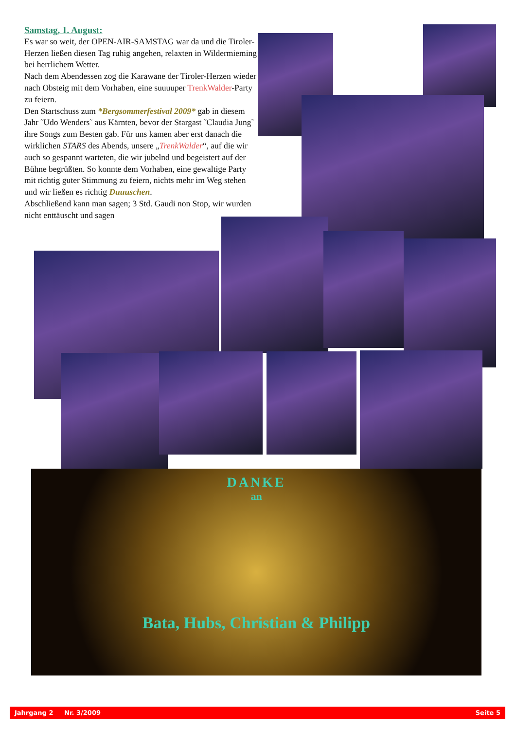Samstag, 1. August:
Es war so weit, der OPEN-AIR-SAMSTAG war da und die Tiroler-Herzen ließen diesen Tag ruhig angehen, relaxten in Wildermieming bei herrlichem Wetter.
Nach dem Abendessen zog die Karawane der Tiroler-Herzen wieder nach Obsteig mit dem Vorhaben, eine suuuuper TrenkWalder-Party zu feiern.
Den Startschuss zum *Bergsommerfestival 2009* gab in diesem Jahr ˜Udo Wenders˜ aus Kärnten, bevor der Stargast ˜Claudia Jung˜ ihre Songs zum Besten gab. Für uns kamen aber erst danach die wirklichen STARS des Abends, unsere „TrenkWalder“, auf die wir auch so gespannt warteten, die wir jubelnd und begeistert auf der Bühne begrüßten. So konnte dem Vorhaben, eine gewaltige Party mit richtig guter Stimmung zu feiern, nichts mehr im Weg stehen und wir ließen es richtig Duuuschen.
Abschließend kann man sagen; 3 Std. Gaudi non Stop, wir wurden nicht enttäuscht und sagen
DANKE
an
Bata, Hubs, Christian & Philipp
Jahrgang 2 Nr. 3/2009 Seite 5